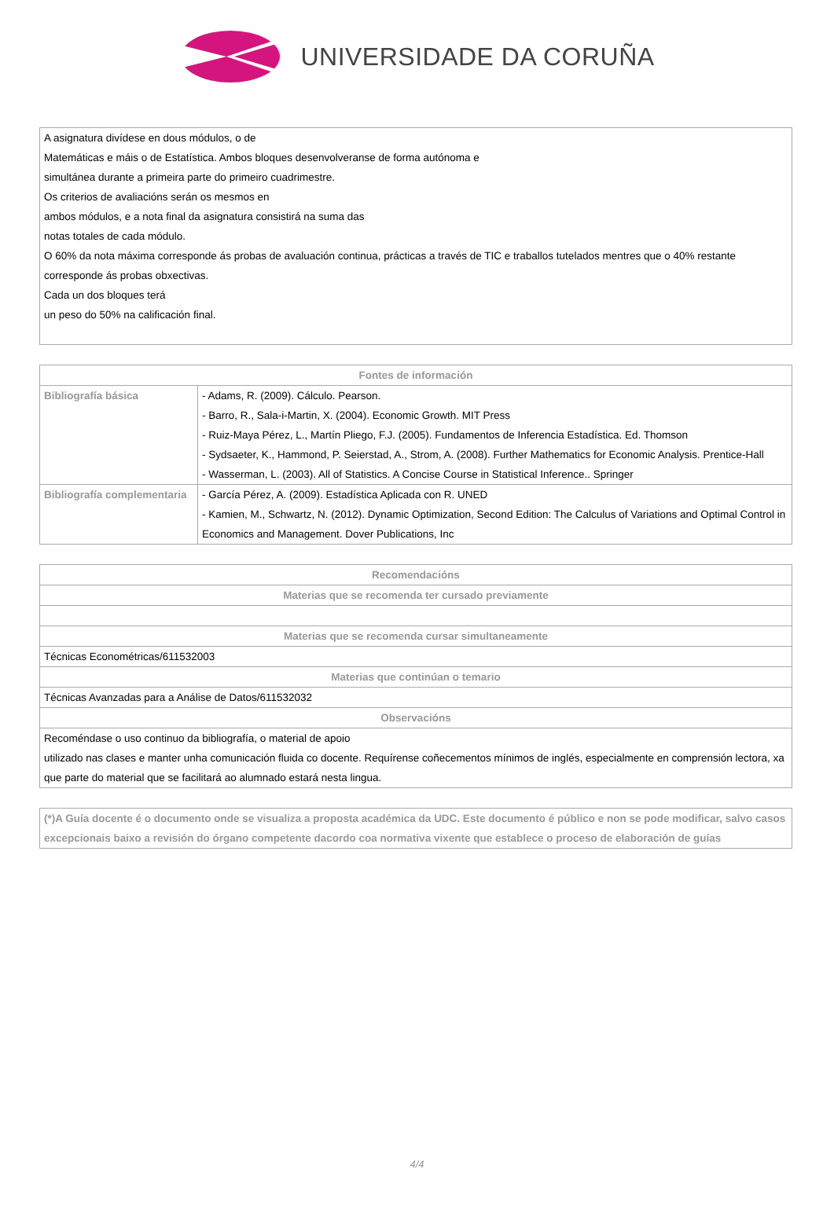UNIVERSIDADE DA CORUÑA
| A asignatura divídese en dous módulos, o de Matemáticas e máis o de Estatística. Ambos bloques desenvolveranse de forma autónoma e simultánea durante a primeira parte do primeiro cuadrimestre. Os criterios de avaliacións serán os mesmos en ambos módulos, e a nota final da asignatura consistirá na suma das notas totales de cada módulo. O 60% da nota máxima corresponde ás probas de avaluación continua, prácticas a través de TIC e traballos tutelados mentres que o 40% restante corresponde ás probas obxectivas. Cada un dos bloques terá un peso do 50% na calificación final. |
| Fontes de información | |
| --- | --- |
| Bibliografía básica | - Adams, R. (2009). Cálculo. Pearson. - Barro, R., Sala-i-Martin, X. (2004). Economic Growth. MIT Press - Ruiz-Maya Pérez, L., Martín Pliego, F.J. (2005). Fundamentos de Inferencia Estadística. Ed. Thomson - Sydsaeter, K., Hammond, P. Seierstad, A., Strom, A. (2008). Further Mathematics for Economic Analysis. Prentice-Hall - Wasserman, L. (2003). All of Statistics. A Concise Course in Statistical Inference.. Springer |
| Bibliografía complementaria | - García Pérez, A. (2009). Estadística Aplicada con R. UNED - Kamien, M., Schwartz, N. (2012). Dynamic Optimization, Second Edition: The Calculus of Variations and Optimal Control in Economics and Management. Dover Publications, Inc |
| Recomendacións |
| --- |
| Materias que se recomenda ter cursado previamente |
| Materias que se recomenda cursar simultaneamente |
| Técnicas Econométricas/611532003 |
| Materias que continúan o temario |
| Técnicas Avanzadas para a Análise de Datos/611532032 |
| Observacións |
| Recoméndase o uso continuo da bibliografía, o material de apoio utilizado nas clases e manter unha comunicación fluida co docente. Requírense coñecementos mínimos de inglés, especialmente en comprensión lectora, xa que parte do material que se facilitará ao alumnado estará nesta lingua. |
| (*)A Guía docente é o documento onde se visualiza a proposta académica da UDC. Este documento é público e non se pode modificar, salvo casos excepcionais baixo a revisión do órgano competente dacordo coa normativa vixente que establece o proceso de elaboración de guías |
4/4